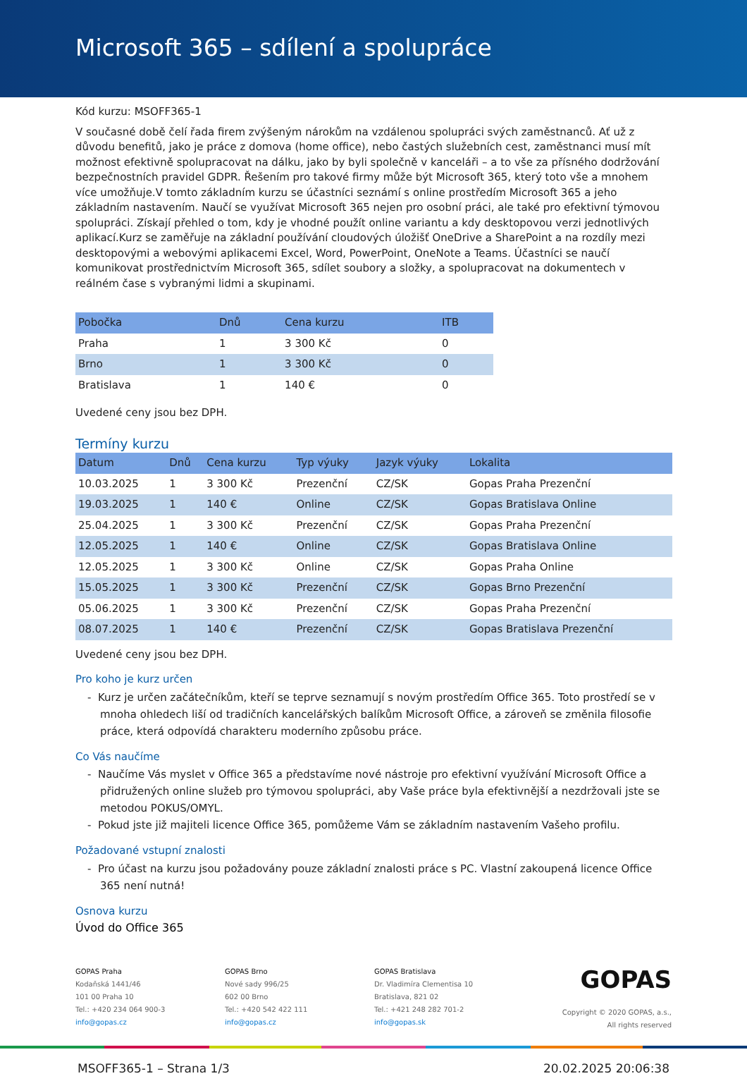Microsoft 365 – sdílení a spolupráce
Kód kurzu: MSOFF365-1
V současné době čelí řada firem zvýšeným nárokům na vzdálenou spolupráci svých zaměstnanců. Ať už z důvodu benefitů, jako je práce z domova (home office), nebo častých služebních cest, zaměstnanci musí mít možnost efektivně spolupracovat na dálku, jako by byli společně v kanceláři – a to vše za přísného dodržování bezpečnostních pravidel GDPR. Řešením pro takové firmy může být Microsoft 365, který toto vše a mnohem více umožňuje.V tomto základním kurzu se účastníci seznámí s online prostředím Microsoft 365 a jeho základním nastavením. Naučí se využívat Microsoft 365 nejen pro osobní práci, ale také pro efektivní týmovou spolupráci. Získají přehled o tom, kdy je vhodné použít online variantu a kdy desktopovou verzi jednotlivých aplikací.Kurz se zaměřuje na základní používání cloudových úložišť OneDrive a SharePoint a na rozdíly mezi desktopovými a webovými aplikacemi Excel, Word, PowerPoint, OneNote a Teams. Účastníci se naučí komunikovat prostřednictvím Microsoft 365, sdílet soubory a složky, a spolupracovat na dokumentech v reálném čase s vybranými lidmi a skupinami.
| Pobočka | Dnů | Cena kurzu | ITB |
| --- | --- | --- | --- |
| Praha | 1 | 3 300 Kč | 0 |
| Brno | 1 | 3 300 Kč | 0 |
| Bratislava | 1 | 140 € | 0 |
Uvedené ceny jsou bez DPH.
Termíny kurzu
| Datum | Dnů | Cena kurzu | Typ výuky | Jazyk výuky | Lokalita |
| --- | --- | --- | --- | --- | --- |
| 10.03.2025 | 1 | 3 300 Kč | Prezenční | CZ/SK | Gopas Praha Prezenční |
| 19.03.2025 | 1 | 140 € | Online | CZ/SK | Gopas Bratislava Online |
| 25.04.2025 | 1 | 3 300 Kč | Prezenční | CZ/SK | Gopas Praha Prezenční |
| 12.05.2025 | 1 | 140 € | Online | CZ/SK | Gopas Bratislava Online |
| 12.05.2025 | 1 | 3 300 Kč | Online | CZ/SK | Gopas Praha Online |
| 15.05.2025 | 1 | 3 300 Kč | Prezenční | CZ/SK | Gopas Brno Prezenční |
| 05.06.2025 | 1 | 3 300 Kč | Prezenční | CZ/SK | Gopas Praha Prezenční |
| 08.07.2025 | 1 | 140 € | Prezenční | CZ/SK | Gopas Bratislava Prezenční |
Uvedené ceny jsou bez DPH.
Pro koho je kurz určen
- Kurz je určen začátečníkům, kteří se teprve seznamují s novým prostředím Office 365. Toto prostředí se v mnoha ohledech liší od tradičních kancelářských balíkům Microsoft Office, a zároveň se změnila filosofie práce, která odpovídá charakteru moderního způsobu práce.
Co Vás naučíme
- Naučíme Vás myslet v Office 365 a představíme nové nástroje pro efektivní využívání Microsoft Office a přidružených online služeb pro týmovou spolupráci, aby Vaše práce byla efektivnější a nezdržovali jste se metodou POKUS/OMYL.
- Pokud jste již majiteli licence Office 365, pomůžeme Vám se základním nastavením Vašeho profilu.
Požadované vstupní znalosti
- Pro účast na kurzu jsou požadovány pouze základní znalosti práce s PC. Vlastní zakoupená licence Office 365 není nutná!
Osnova kurzu
Úvod do Office 365
GOPAS Praha
Kodaňská 1441/46
101 00 Praha 10
Tel.: +420 234 064 900-3
info@gopas.cz
GOPAS Brno
Nové sady 996/25
602 00 Brno
Tel.: +420 542 422 111
info@gopas.cz
GOPAS Bratislava
Dr. Vladimíra Clementisa 10
Bratislava, 821 02
Tel.: +421 248 282 701-2
info@gopas.sk
GOPAS
Copyright © 2020 GOPAS, a.s.,
All rights reserved
MSOFF365-1 – Strana 1/3 20.02.2025 20:06:38